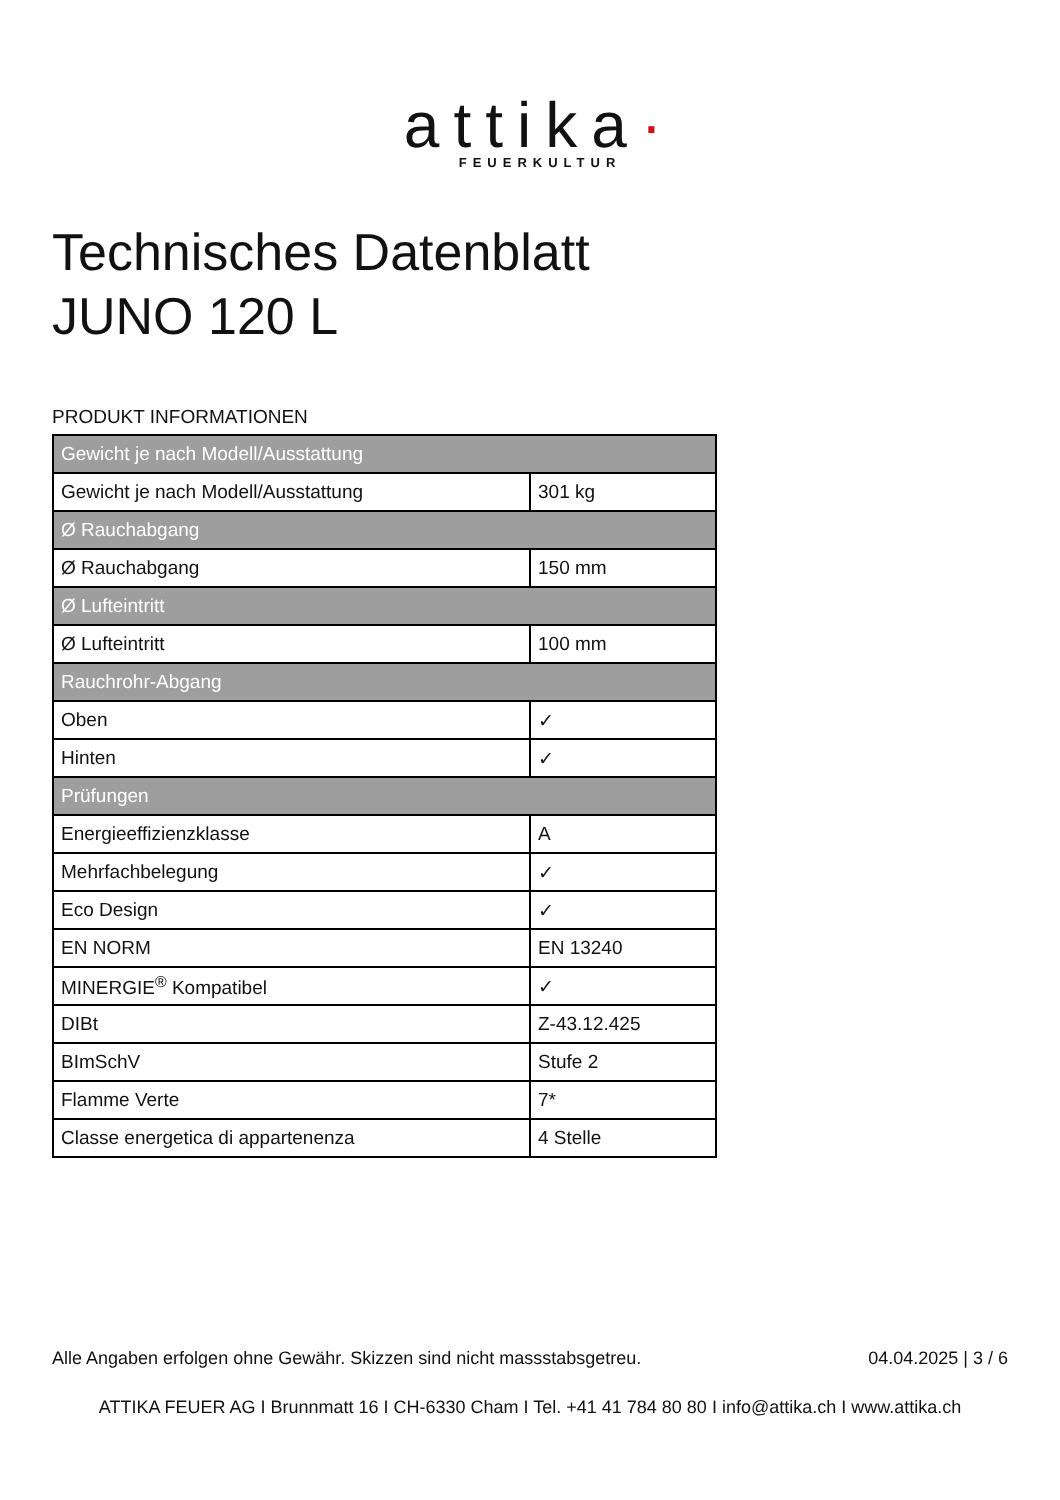attika·
FEUERKULTUR
Technisches Datenblatt
JUNO 120 L
PRODUKT INFORMATIONEN
| Gewicht je nach Modell/Ausstattung | |
| Gewicht je nach Modell/Ausstattung | 301 kg |
| Ø Rauchabgang | |
| Ø Rauchabgang | 150 mm |
| Ø Lufteintritt | |
| Ø Lufteintritt | 100 mm |
| Rauchrohr-Abgang | |
| Oben | ✓ |
| Hinten | ✓ |
| Prüfungen | |
| Energieeffizienzklasse | A |
| Mehrfachbelegung | ✓ |
| Eco Design | ✓ |
| EN NORM | EN 13240 |
| MINERGIE<sup>®</sup> Kompatibel | ✓ |
| DIBt | Z-43.12.425 |
| BImSchV | Stufe 2 |
| Flamme Verte | 7* |
| Classe energetica di appartenenza | 4 Stelle |
Alle Angaben erfolgen ohne Gewähr. Skizzen sind nicht massstabsgetreu. 04.04.2025 | 3 / 6
ATTIKA FEUER AG I Brunnmatt 16 I CH-6330 Cham I Tel. +41 41 784 80 80 I info@attika.ch I www.attika.ch